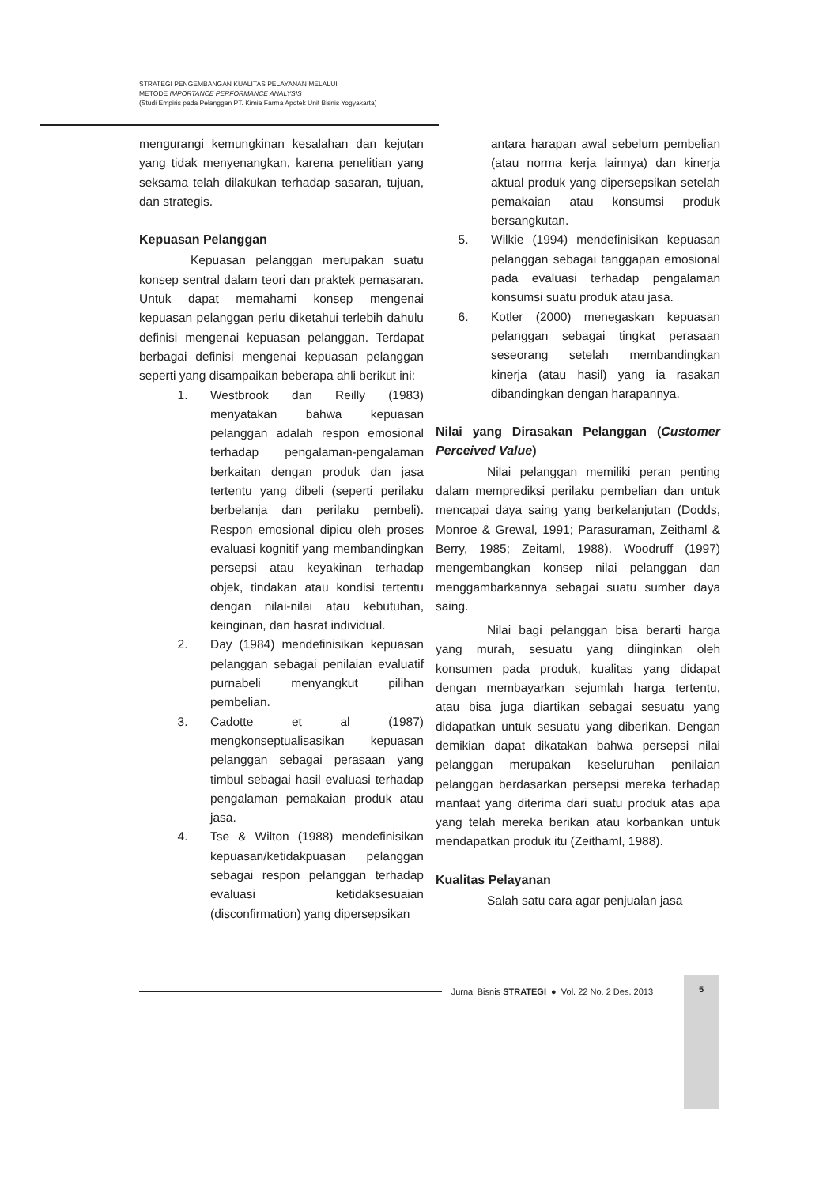STRATEGI PENGEMBANGAN KUALITAS PELAYANAN MELALUI
METODE IMPORTANCE PERFORMANCE ANALYSIS
(Studi Empiris pada Pelanggan PT. Kimia Farma Apotek Unit Bisnis Yogyakarta)
mengurangi kemungkinan kesalahan dan kejutan yang tidak menyenangkan, karena penelitian yang seksama telah dilakukan terhadap sasaran, tujuan, dan strategis.
Kepuasan Pelanggan
Kepuasan pelanggan merupakan suatu konsep sentral dalam teori dan praktek pemasaran. Untuk dapat memahami konsep mengenai kepuasan pelanggan perlu diketahui terlebih dahulu definisi mengenai kepuasan pelanggan. Terdapat berbagai definisi mengenai kepuasan pelanggan seperti yang disampaikan beberapa ahli berikut ini:
1. Westbrook dan Reilly (1983) menyatakan bahwa kepuasan pelanggan adalah respon emosional terhadap pengalaman-pengalaman berkaitan dengan produk dan jasa tertentu yang dibeli (seperti perilaku berbelanja dan perilaku pembeli). Respon emosional dipicu oleh proses evaluasi kognitif yang membandingkan persepsi atau keyakinan terhadap objek, tindakan atau kondisi tertentu dengan nilai-nilai atau kebutuhan, keinginan, dan hasrat individual.
2. Day (1984) mendefinisikan kepuasan pelanggan sebagai penilaian evaluatif purnabeli menyangkut pilihan pembelian.
3. Cadotte et al (1987) mengkonseptualisasikan kepuasan pelanggan sebagai perasaan yang timbul sebagai hasil evaluasi terhadap pengalaman pemakaian produk atau jasa.
4. Tse & Wilton (1988) mendefinisikan kepuasan/ketidakpuasan pelanggan sebagai respon pelanggan terhadap evaluasi ketidaksesuaian (disconfirmation) yang dipersepsikan
antara harapan awal sebelum pembelian (atau norma kerja lainnya) dan kinerja aktual produk yang dipersepsikan setelah pemakaian atau konsumsi produk bersangkutan.
5. Wilkie (1994) mendefinisikan kepuasan pelanggan sebagai tanggapan emosional pada evaluasi terhadap pengalaman konsumsi suatu produk atau jasa.
6. Kotler (2000) menegaskan kepuasan pelanggan sebagai tingkat perasaan seseorang setelah membandingkan kinerja (atau hasil) yang ia rasakan dibandingkan dengan harapannya.
Nilai yang Dirasakan Pelanggan (Customer Perceived Value)
Nilai pelanggan memiliki peran penting dalam memprediksi perilaku pembelian dan untuk mencapai daya saing yang berkelanjutan (Dodds, Monroe & Grewal, 1991; Parasuraman, Zeithaml & Berry, 1985; Zeitaml, 1988). Woodruff (1997) mengembangkan konsep nilai pelanggan dan menggambarkannya sebagai suatu sumber daya saing.
Nilai bagi pelanggan bisa berarti harga yang murah, sesuatu yang diinginkan oleh konsumen pada produk, kualitas yang didapat dengan membayarkan sejumlah harga tertentu, atau bisa juga diartikan sebagai sesuatu yang didapatkan untuk sesuatu yang diberikan. Dengan demikian dapat dikatakan bahwa persepsi nilai pelanggan merupakan keseluruhan penilaian pelanggan berdasarkan persepsi mereka terhadap manfaat yang diterima dari suatu produk atas apa yang telah mereka berikan atau korbankan untuk mendapatkan produk itu (Zeithaml, 1988).
Kualitas Pelayanan
Salah satu cara agar penjualan jasa
Jurnal Bisnis STRATEGI ● Vol. 22 No. 2 Des. 2013
5